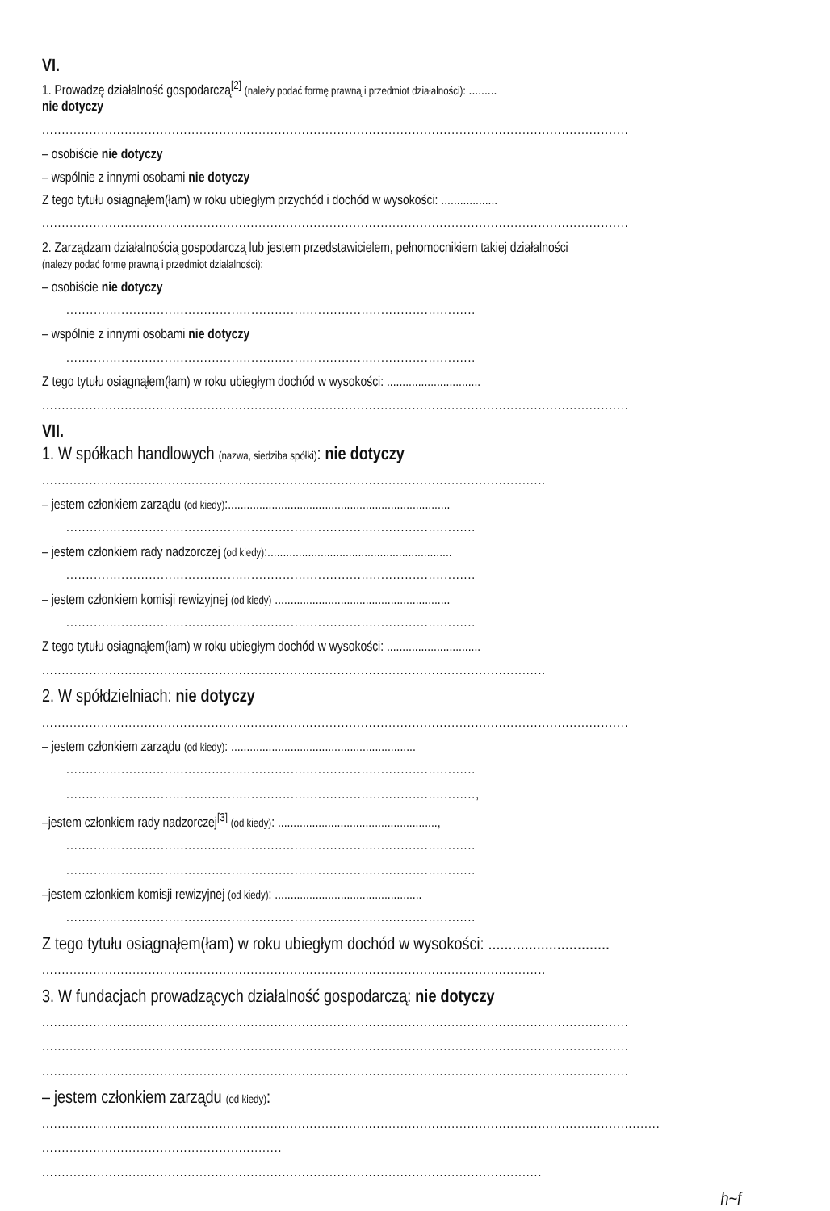VI.
1. Prowadzę działalność gospodarczą<sup>[2]</sup> (należy podać formę prawną i przedmiot działalności): .........
nie dotyczy
.....................................................................................................................................................
– osobiście nie dotyczy
– wspólnie z innymi osobami nie dotyczy
Z tego tytułu osiągnąłem(łam) w roku ubiegłym przychód i dochód w wysokości: ..................
.....................................................................................................................................................
2. Zarządzam działalnością gospodarczą lub jestem przedstawicielem, pełnomocnikiem takiej działalności
(należy podać formę prawną i przedmiot działalności):
– osobiście nie dotyczy
........................................................................................................
– wspólnie z innymi osobami nie dotyczy
........................................................................................................
Z tego tytułu osiągnąłem(łam) w roku ubiegłym dochód w wysokości: ..............................
.....................................................................................................................................................
VII.
1. W spółkach handlowych (nazwa, siedziba spółki): nie dotyczy
................................................................................................................................
– jestem członkiem zarządu (od kiedy):.......................................................................
........................................................................................................
– jestem członkiem rady nadzorczej (od kiedy):...........................................................
........................................................................................................
– jestem członkiem komisji rewizyjnej (od kiedy) ........................................................
........................................................................................................
Z tego tytułu osiągnąłem(łam) w roku ubiegłym dochód w wysokości: ..............................
................................................................................................................................
2. W spółdzielniach: nie dotyczy
.....................................................................................................................................................
– jestem członkiem zarządu (od kiedy): ...........................................................
........................................................................................................
........................................................................................................,
–jestem członkiem rady nadzorczej<sup>[3]</sup> (od kiedy): ...................................................,
........................................................................................................
........................................................................................................
–jestem członkiem komisji rewizyjnej (od kiedy): ...............................................
........................................................................................................
Z tego tytułu osiągnąłem(łam) w roku ubiegłym dochód w wysokości: ..............................
................................................................................................................................
3. W fundacjach prowadzących działalność gospodarczą: nie dotyczy
.....................................................................................................................................................
.....................................................................................................................................................
.....................................................................................................................................................
– jestem członkiem zarządu (od kiedy):
.............................................................................................................................................................
.............................................................
...............................................................................................................................
h~f